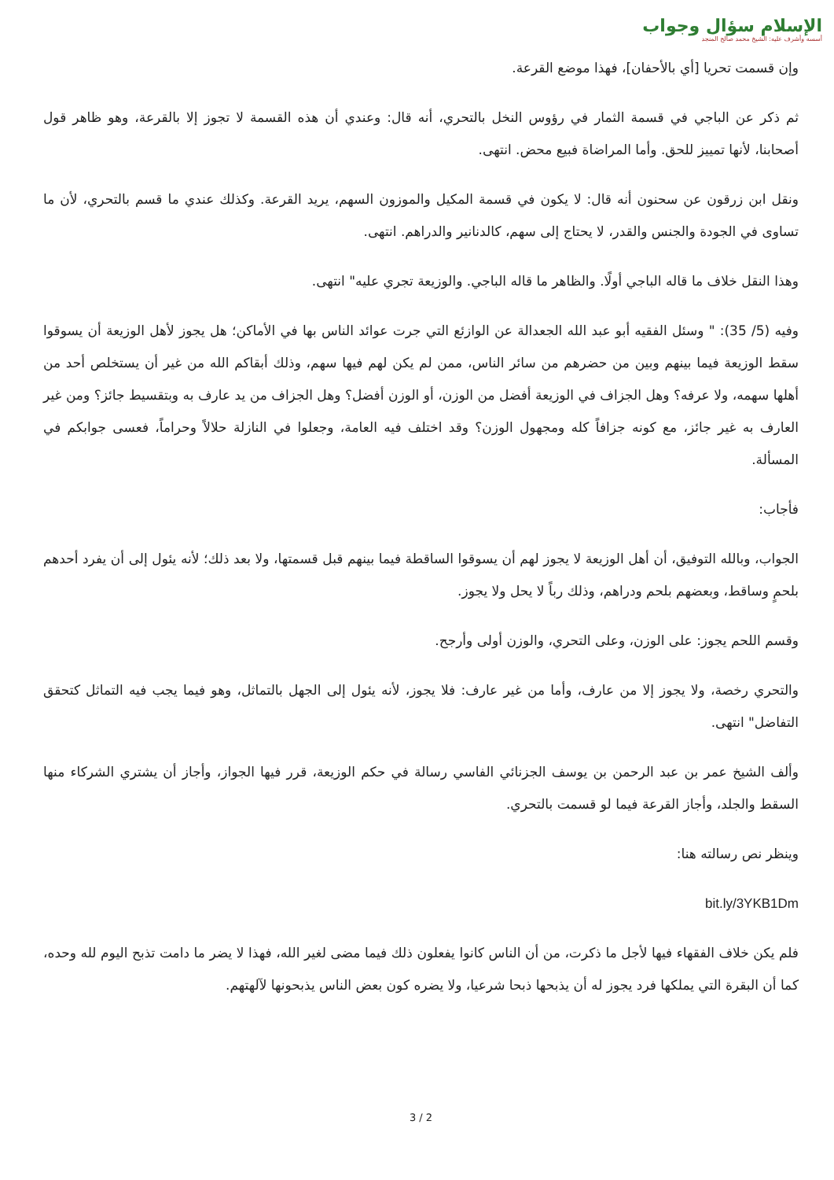الإسلام سؤال وجواب
أسسه وأشرف عليه: الشيخ محمد صالح المنجد
وإن قسمت تحريا [أي بالأحفان]، فهذا موضع القرعة.
ثم ذكر عن الباجي في قسمة الثمار في رؤوس النخل بالتحري، أنه قال: وعندي أن هذه القسمة لا تجوز إلا بالقرعة، وهو ظاهر قول أصحابنا، لأنها تمييز للحق. وأما المراضاة فبيع محض. انتهى.
ونقل ابن زرقون عن سحنون أنه قال: لا يكون في قسمة المكيل والموزون السهم، يريد القرعة. وكذلك عندي ما قسم بالتحري، لأن ما تساوى في الجودة والجنس والقدر، لا يحتاج إلى سهم، كالدنانير والدراهم. انتهى.
وهذا النقل خلاف ما قاله الباجي أولًا. والظاهر ما قاله الباجي. والوزيعة تجري عليه" انتهى.
وفيه (5/ 35): " وسئل الفقيه أبو عبد الله الجعدالة عن الوازئع التي جرت عوائد الناس بها في الأماكن؛ هل يجوز لأهل الوزيعة أن يسوقوا سقط الوزيعة فيما بينهم وبين من حضرهم من سائر الناس، ممن لم يكن لهم فيها سهم، وذلك أبقاكم الله من غير أن يستخلص أحد من أهلها سهمه، ولا عرفه؟ وهل الجزاف في الوزيعة أفضل من الوزن، أو الوزن أفضل؟ وهل الجزاف من يد عارف به وبتقسيط جائز؟ ومن غير العارف به غير جائز، مع كونه جزافاً كله ومجهول الوزن؟ وقد اختلف فيه العامة، وجعلوا في النازلة حلالاً وحراماً، فعسى جوابكم في المسألة.
فأجاب:
الجواب، وبالله التوفيق، أن أهل الوزيعة لا يجوز لهم أن يسوقوا الساقطة فيما بينهم قبل قسمتها، ولا بعد ذلك؛ لأنه يئول إلى أن يفرد أحدهم بلحمٍ وساقط، وبعضهم بلحم ودراهم، وذلك رباً لا يحل ولا يجوز.
وقسم اللحم يجوز: على الوزن، وعلى التحري، والوزن أولى وأرجح.
والتحري رخصة، ولا يجوز إلا من عارف، وأما من غير عارف: فلا يجوز، لأنه يئول إلى الجهل بالتماثل، وهو فيما يجب فيه التماثل كتحقق التفاضل" انتهى.
وألف الشيخ عمر بن عبد الرحمن بن يوسف الجزنائي الفاسي رسالة في حكم الوزيعة، قرر فيها الجواز، وأجاز أن يشتري الشركاء منها السقط والجلد، وأجاز القرعة فيما لو قسمت بالتحري.
وينظر نص رسالته هنا:
bit.ly/3YKB1Dm
فلم يكن خلاف الفقهاء فيها لأجل ما ذكرت، من أن الناس كانوا يفعلون ذلك فيما مضى لغير الله، فهذا لا يضر ما دامت تذبح اليوم لله وحده، كما أن البقرة التي يملكها فرد يجوز له أن يذبحها ذبحا شرعيا، ولا يضره كون بعض الناس يذبحونها لآلهتهم.
3 / 2